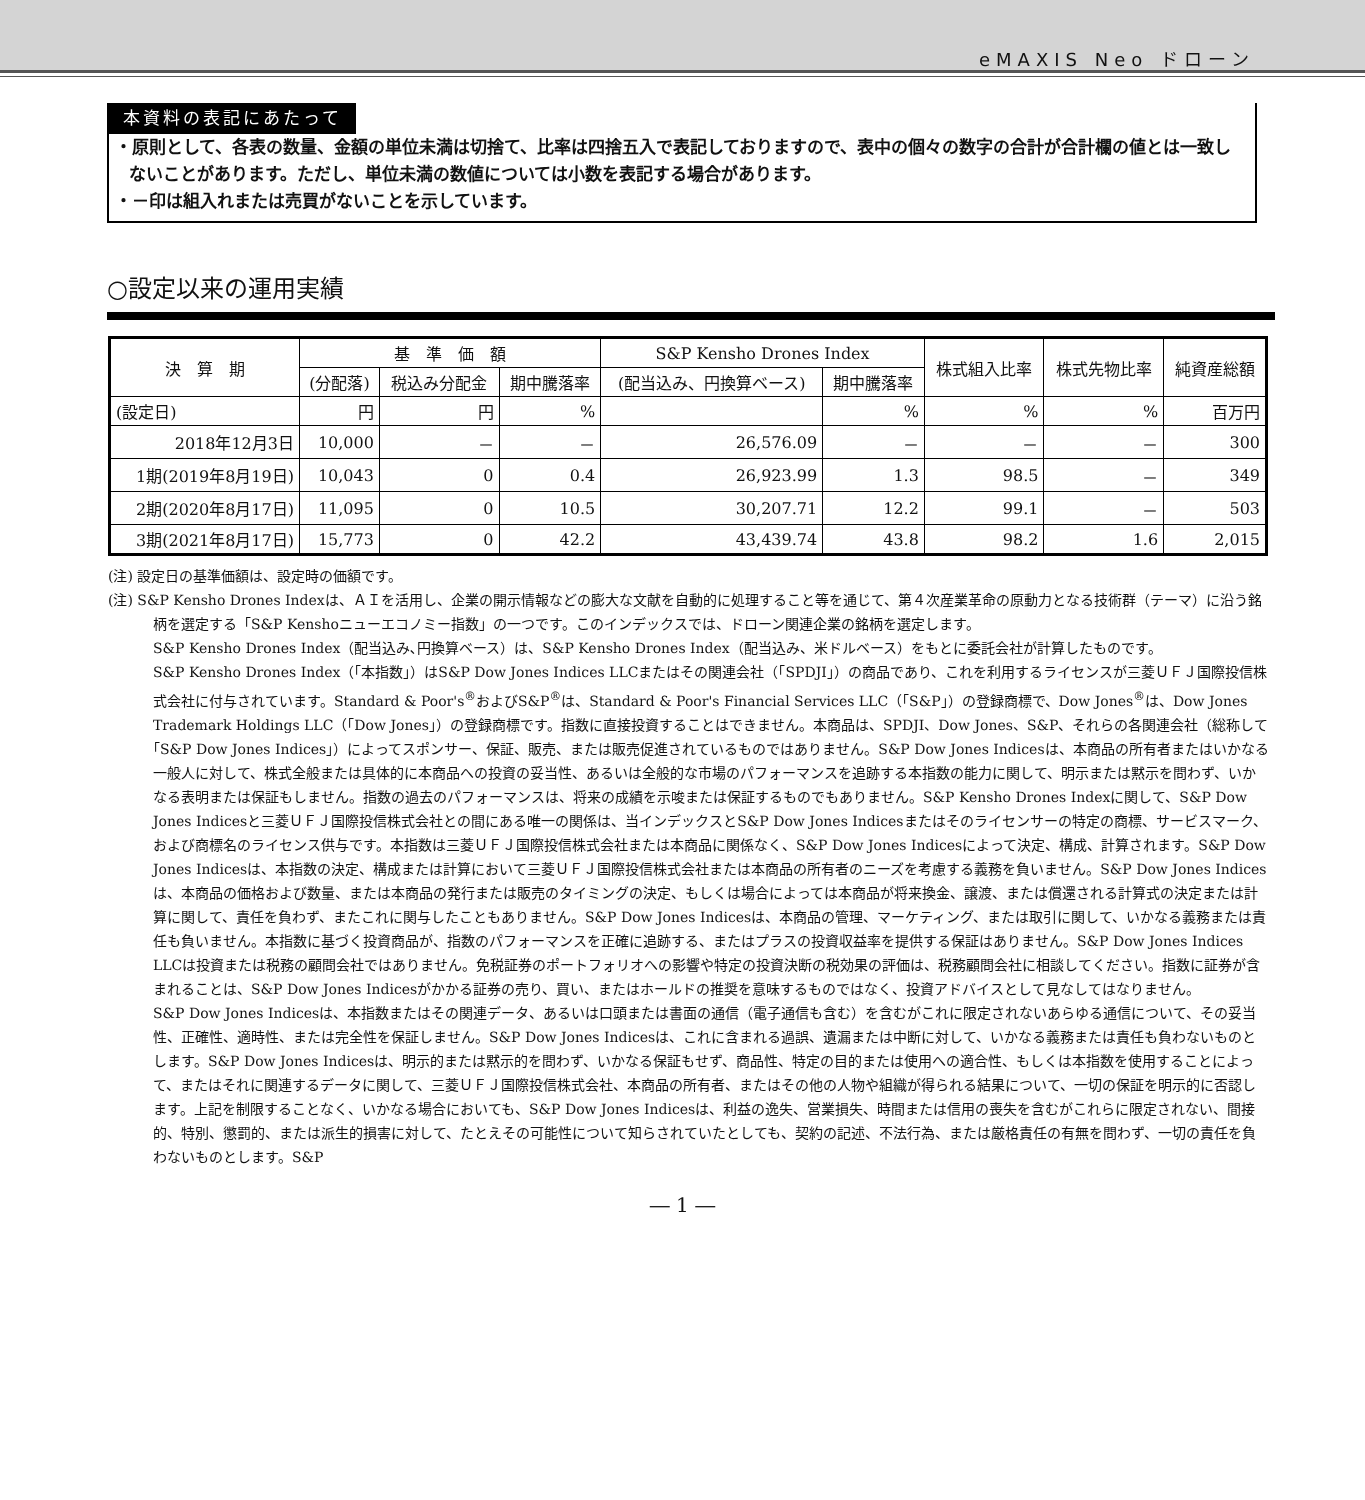eMAXIS Neo ドローン
本資料の表記にあたって
・原則として、各表の数量、金額の単位未満は切捨て、比率は四捨五入で表記しておりますので、表中の個々の数字の合計が合計欄の値とは一致しないことがあります。ただし、単位未満の数値については小数を表記する場合があります。
・－印は組入れまたは売買がないことを示しています。
○設定以来の運用実績
| 決 算 期 | 基 準 価 額 | | | S&P Kensho Drones Index | | 株式組入比率 | 株式先物比率 | 純資産総額 |
| --- | --- | --- | --- | --- | --- | --- | --- | --- |
| | (分配落) | 税込み分配金 | 期中騰落率 | (配当込み、円換算ベース) | 期中騰落率 | | | |
| (設定日) | 円 | 円 | % | | % | % | % | 百万円 |
| 2018年12月3日 | 10,000 | － | － | 26,576.09 | － | － | － | 300 |
| 1期(2019年8月19日) | 10,043 | 0 | 0.4 | 26,923.99 | 1.3 | 98.5 | － | 349 |
| 2期(2020年8月17日) | 11,095 | 0 | 10.5 | 30,207.71 | 12.2 | 99.1 | － | 503 |
| 3期(2021年8月17日) | 15,773 | 0 | 42.2 | 43,439.74 | 43.8 | 98.2 | 1.6 | 2,015 |
(注) 設定日の基準価額は、設定時の価額です。
(注) S&P Kensho Drones Indexは、ＡＩを活用し、企業の開示情報などの膨大な文献を自動的に処理すること等を通じて、第４次産業革命の原動力となる技術群（テーマ）に沿う銘柄を選定する「S&P Kenshoニューエコノミー指数」の一つです。このインデックスでは、ドローン関連企業の銘柄を選定します。
S&P Kensho Drones Index（配当込み､円換算ベース）は、S&P Kensho Drones Index（配当込み、米ドルベース）をもとに委託会社が計算したものです。
S&P Kensho Drones Index（｢本指数｣）はS&P Dow Jones Indices LLCまたはその関連会社（｢SPDJI｣）の商品であり、これを利用するライセンスが三菱ＵＦＪ国際投信株式会社に付与されています。Standard & Poor's<sup>®</sup>およびS&P<sup>®</sup>は、Standard & Poor's Financial Services LLC（｢S&P｣）の登録商標で、Dow Jones<sup>®</sup>は、Dow Jones Trademark Holdings LLC（｢Dow Jones｣）の登録商標です。指数に直接投資することはできません。本商品は、SPDJI、Dow Jones、S&P、それらの各関連会社（総称して｢S&P Dow Jones Indices｣）によってスポンサー、保証、販売、または販売促進されているものではありません。S&P Dow Jones Indicesは、本商品の所有者またはいかなる一般人に対して、株式全般または具体的に本商品への投資の妥当性、あるいは全般的な市場のパフォーマンスを追跡する本指数の能力に関して、明示または黙示を問わず、いかなる表明または保証もしません。指数の過去のパフォーマンスは、将来の成績を示唆または保証するものでもありません。S&P Kensho Drones Indexに関して、S&P Dow Jones Indicesと三菱ＵＦＪ国際投信株式会社との間にある唯一の関係は、当インデックスとS&P Dow Jones Indicesまたはそのライセンサーの特定の商標、サービスマーク、および商標名のライセンス供与です。本指数は三菱ＵＦＪ国際投信株式会社または本商品に関係なく、S&P Dow Jones Indicesによって決定、構成、計算されます。S&P Dow Jones Indicesは、本指数の決定、構成または計算において三菱ＵＦＪ国際投信株式会社または本商品の所有者のニーズを考慮する義務を負いません。S&P Dow Jones Indicesは、本商品の価格および数量、または本商品の発行または販売のタイミングの決定、もしくは場合によっては本商品が将来換金、譲渡、または償還される計算式の決定または計算に関して、責任を負わず、またこれに関与したこともありません。S&P Dow Jones Indicesは、本商品の管理、マーケティング、または取引に関して、いかなる義務または責任も負いません。本指数に基づく投資商品が、指数のパフォーマンスを正確に追跡する、またはプラスの投資収益率を提供する保証はありません。S&P Dow Jones Indices LLCは投資または税務の顧問会社ではありません。免税証券のポートフォリオへの影響や特定の投資決断の税効果の評価は、税務顧問会社に相談してください。指数に証券が含まれることは、S&P Dow Jones Indicesがかかる証券の売り、買い、またはホールドの推奨を意味するものではなく、投資アドバイスとして見なしてはなりません。
S&P Dow Jones Indicesは、本指数またはその関連データ、あるいは口頭または書面の通信（電子通信も含む）を含むがこれに限定されないあらゆる通信について、その妥当性、正確性、適時性、または完全性を保証しません。S&P Dow Jones Indicesは、これに含まれる過誤、遺漏または中断に対して、いかなる義務または責任も負わないものとします。S&P Dow Jones Indicesは、明示的または黙示的を問わず、いかなる保証もせず、商品性、特定の目的または使用への適合性、もしくは本指数を使用することによって、またはそれに関連するデータに関して、三菱ＵＦＪ国際投信株式会社、本商品の所有者、またはその他の人物や組織が得られる結果について、一切の保証を明示的に否認します。上記を制限することなく、いかなる場合においても、S&P Dow Jones Indicesは、利益の逸失、営業損失、時間または信用の喪失を含むがこれらに限定されない、間接的、特別、懲罰的、または派生的損害に対して、たとえその可能性について知らされていたとしても、契約の記述、不法行為、または厳格責任の有無を問わず、一切の責任を負わないものとします。S&P
― 1 ―